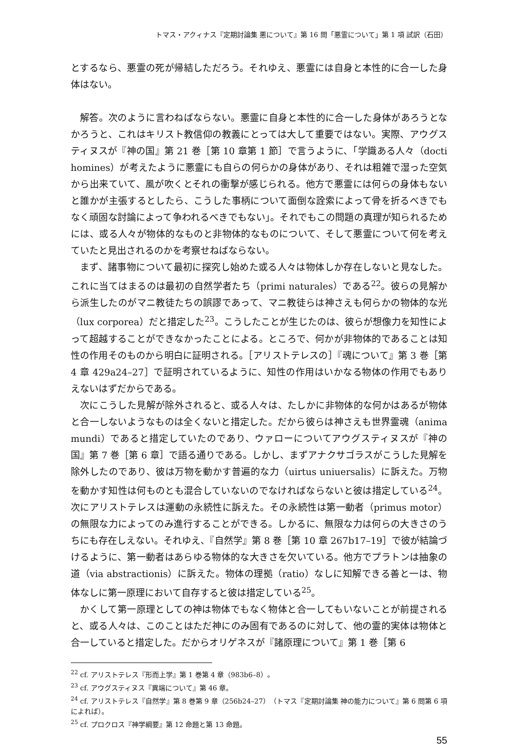トマス・アクィナス『定期討論集 悪について』第 16 問「悪霊について」第 1 項 試訳（石田）
とするなら、悪霊の死が帰結しただろう。それゆえ、悪霊には自身と本性的に合一した身体はない。
解答。次のように言わねばならない。悪霊に自身と本性的に合一した身体があろうとなかろうと、これはキリスト教信仰の教義にとっては大して重要ではない。実際、アウグスティヌスが『神の国』第 21 巻［第 10 章第 1 節］で言うように、「学識ある人々（docti homines）が考えたように悪霊にも自らの何らかの身体があり、それは粗雑で湿った空気から出来ていて、風が吹くとそれの衝撃が感じられる。他方で悪霊には何らの身体もないと誰かが主張するとしたら、こうした事柄について面倒な詮索によって骨を折るべきでもなく頑固な討論によって争われるべきでもない」。それでもこの問題の真理が知られるためには、或る人々が物体的なものと非物体的なものについて、そして悪霊について何を考えていたと見出されるのかを考察せねばならない。
まず、諸事物について最初に探究し始めた或る人々は物体しか存在しないと見なした。これに当てはまるのは最初の自然学者たち（primi naturales）である<sup>22</sup>。彼らの見解から派生したのがマニ教徒たちの誤謬であって、マニ教徒らは神さえも何らかの物体的な光（lux corporea）だと措定した<sup>23</sup>。こうしたことが生じたのは、彼らが想像力を知性によって超越することができなかったことによる。ところで、何かが非物体的であることは知性の作用そのものから明白に証明される。［アリストテレスの］『魂について』第 3 巻［第 4 章 429a24–27］で証明されているように、知性の作用はいかなる物体の作用でもありえないはずだからである。
次にこうした見解が除外されると、或る人々は、たしかに非物体的な何かはあるが物体と合一しないようなものは全くないと措定した。だから彼らは神さえも世界霊魂（anima mundi）であると措定していたのであり、ウァローについてアウグスティヌスが『神の国』第 7 巻［第 6 章］で語る通りである。しかし、まずアナクサゴラスがこうした見解を除外したのであり、彼は万物を動かす普遍的な力（uirtus uniuersalis）に訴えた。万物を動かす知性は何ものとも混合していないのでなければならないと彼は措定している<sup>24</sup>。次にアリストテレスは運動の永続性に訴えた。その永続性は第一動者（primus motor）の無限な力によってのみ進行することができる。しかるに、無限な力は何らの大きさのうちにも存在しえない。それゆえ、『自然学』第 8 巻［第 10 章 267b17–19］で彼が結論づけるように、第一動者はあらゆる物体的な大きさを欠いている。他方でプラトンは抽象の道（via abstractionis）に訴えた。物体の理拠（ratio）なしに知解できる善と一は、物体なしに第一原理において自存すると彼は措定している<sup>25</sup>。
かくして第一原理としての神は物体でもなく物体と合一してもいないことが前提されると、或る人々は、このことはただ神にのみ固有であるのに対して、他の霊的実体は物体と合一していると措定した。だからオリゲネスが『諸原理について』第 1 巻［第 6
<sup>22</sup> cf. アリストテレス『形而上学』第 1 巻第 4 章（983b6–8）。
<sup>23</sup> cf. アウグスティヌス『異端について』第 46 章。
<sup>24</sup> cf. アリストテレス『自然学』第 8 巻第 9 章（256b24–27）（トマス『定期討論集 神の能力について』第 6 問第 6 項によれば）。
<sup>25</sup> cf. プロクロス『神学綱要』第 12 命題と第 13 命題。
55